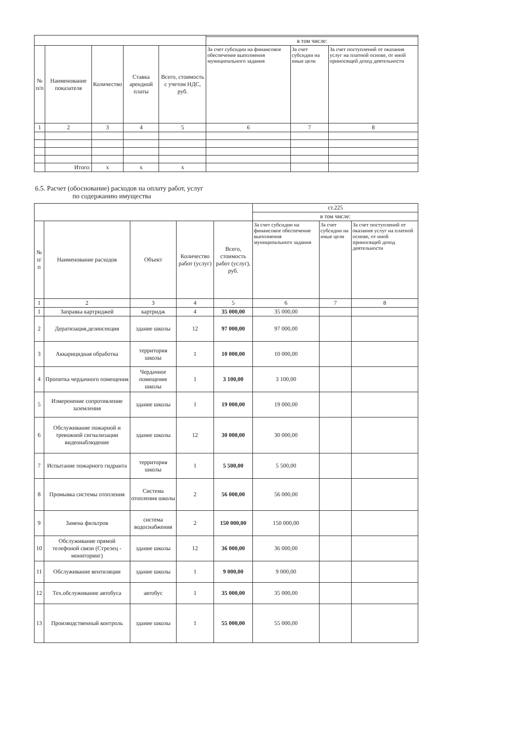| | | | | | в том числе: | | |
| № п/п | Наименование показателя | Количество | Ставка арендной платы | Всего, стоимость с учетом НДС, руб. | За счет субсидии на финансовое обеспечение выполнения муниципального задания | За счет субсидии на иные цели | За счет поступлений от оказания услуг на платной основе, от иной приносящей доход деятельности |
| 1 | 2 | 3 | 4 | 5 | 6 | 7 | 8 |
| | Итого: | х | х | х | | | |
6.5. Расчет (обоснование) расходов на оплату работ, услуг
по содержанию имущества
| | | | | | ст.225 | | |
| | | | | | в том числе: | | |
| № п/п | Наименование расходов | Объект | Количество работ (услуг) | Всего, стоимость работ (услуг), руб. | За счет субсидии на финансовое обеспечение выполнения муниципального задания | За счет субсидии на иные цели | За счет поступлений от оказания услуг на платной основе, от иной приносящей доход деятельности |
| 1 | 2 | 3 | 4 | 5 | 6 | 7 | 8 |
| 1 | Заправка картриджей | картридж | 4 | 35 000,00 | 35 000,00 | | |
| 2 | Дератизация,дезинсекция | здание школы | 12 | 97 000,00 | 97 000,00 | | |
| 3 | Аккарицидная обработка | территория школы | 1 | 10 000,00 | 10 000,00 | | |
| 4 | Пропитка чердачного помещения | Чердачное помещение школы | 1 | 3 100,00 | 3 100,00 | | |
| 5 | Измеренение сопротивление заземления | здание школы | 1 | 19 000,00 | 19 000,00 | | |
| 6 | Обслуживание пожарной и тревожной сигнализации видеонаблюдение | здание школы | 12 | 30 000,00 | 30 000,00 | | |
| 7 | Испытание пожарного гидранта | территория школы | 1 | 5 500,00 | 5 500,00 | | |
| 8 | Промывка системы отопления | Система отопления школы | 2 | 56 000,00 | 56 000,00 | | |
| 9 | Замена фильтров | система водоснабжения | 2 | 150 000,00 | 150 000,00 | | |
| 10 | Обслуживание прямой телефоной связи (Стрелец - мониторинг) | здание школы | 12 | 36 000,00 | 36 000,00 | | |
| 11 | Обслуживание вентиляции | здание школы | 1 | 9 000,00 | 9 000,00 | | |
| 12 | Тех.обслуживание автобуса | автобус | 1 | 35 000,00 | 35 000,00 | | |
| 13 | Производственный контроль | здание школы | 1 | 55 000,00 | 55 000,00 | | |